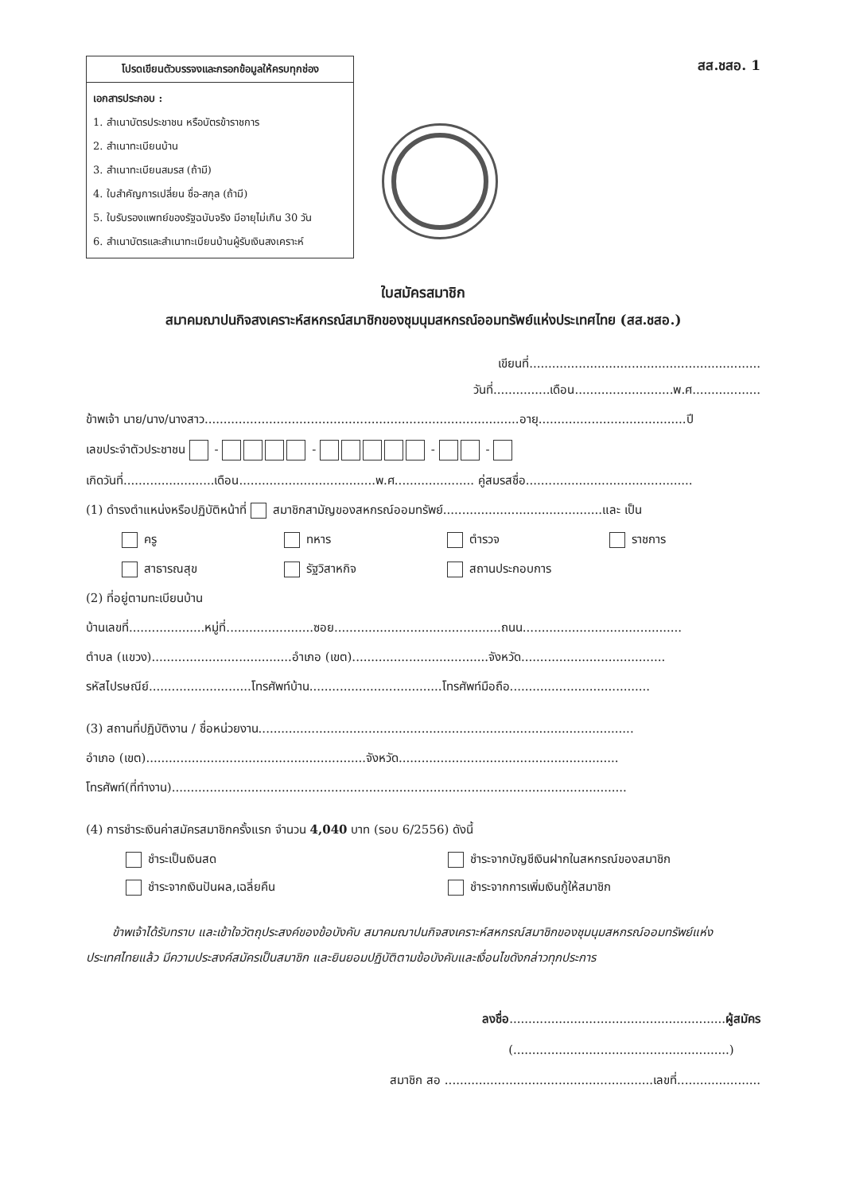โปรดเขียนตัวบรรจงและกรอกข้อมูลให้ครบทุกช่อง
เอกสารประกอบ :
1. สำเนาบัตรประชาชน หรือบัตรข้าราชการ
2. สำเนาทะเบียนบ้าน
3. สำเนาทะเบียนสมรส (ถ้ามี)
4. ใบสำคัญการเปลี่ยน ชื่อ-สกุล (ถ้ามี)
5. ใบรับรองแพทย์ของรัฐฉบับจริง มีอายุไม่เกิน 30 วัน
6. สำเนาบัตรและสำเนาทะเบียนบ้านผู้รับเงินสงเคราะห์
สส.ชสอ. 1
ใบสมัครสมาชิก
สมาคมฌาปนกิจสงเคราะห์สหกรณ์สมาชิกของชุมนุมสหกรณ์ออมทรัพย์แห่งประเทศไทย (สส.ชสอ.)
เขียนที่.............................................................
วันที่...............เดือน..........................พ.ศ..................
ข้าพเจ้า นาย/นาง/นางสาว...................................................................................อายุ.......................................ปี
เลขประจำตัวประชาชน - - - -
เกิดวันที่........................เดือน....................................พ.ศ..................... คู่สมรสชื่อ............................................
(1) ดำรงตำแหน่งหรือปฏิบัติหน้าที่ สมาชิกสามัญของสหกรณ์ออมทรัพย์..........................................และ เป็น
ครู
ทหาร
ตำรวจ
ราชการ
สาธารณสุข
รัฐวิสาหกิจ
สถานประกอบการ
(2) ที่อยู่ตามทะเบียนบ้าน
บ้านเลขที่....................หมู่ที่.......................ซอย............................................ถนน..........................................
ตำบล (แขวง).....................................อำเภอ (เขต)....................................จังหวัด......................................
รหัสไปรษณีย์...........................โทรศัพท์บ้าน...................................โทรศัพท์มือถือ.....................................
(3) สถานที่ปฏิบัติงาน / ชื่อหน่วยงาน...................................................................................................
อำเภอ (เขต)..........................................................จังหวัด..........................................................
โทรศัพท์(ที่ทำงาน)........................................................................................................................
(4) การชำระเงินค่าสมัครสมาชิกครั้งแรก จำนวน 4,040 บาท (รอบ 6/2556) ดังนี้
ชำระเป็นเงินสด
ชำระจากบัญชีเงินฝากในสหกรณ์ของสมาชิก
ชำระจากเงินปันผล,เฉลี่ยคืน
ชำระจากการเพิ่มเงินกู้ให้สมาชิก
ข้าพเจ้าได้รับทราบ และเข้าใจวัตถุประสงค์ของข้อบังคับ สมาคมฌาปนกิจสงเคราะห์สหกรณ์สมาชิกของชุมนุมสหกรณ์ออมทรัพย์แห่งประเทศไทยแล้ว มีความประสงค์สมัครเป็นสมาชิก และยินยอมปฏิบัติตามข้อบังคับและเงื่อนไขดังกล่าวทุกประการ
ลงชื่อ.........................................................ผู้สมัคร
(.........................................................)
สมาชิก สอ .......................................................เลขที่......................